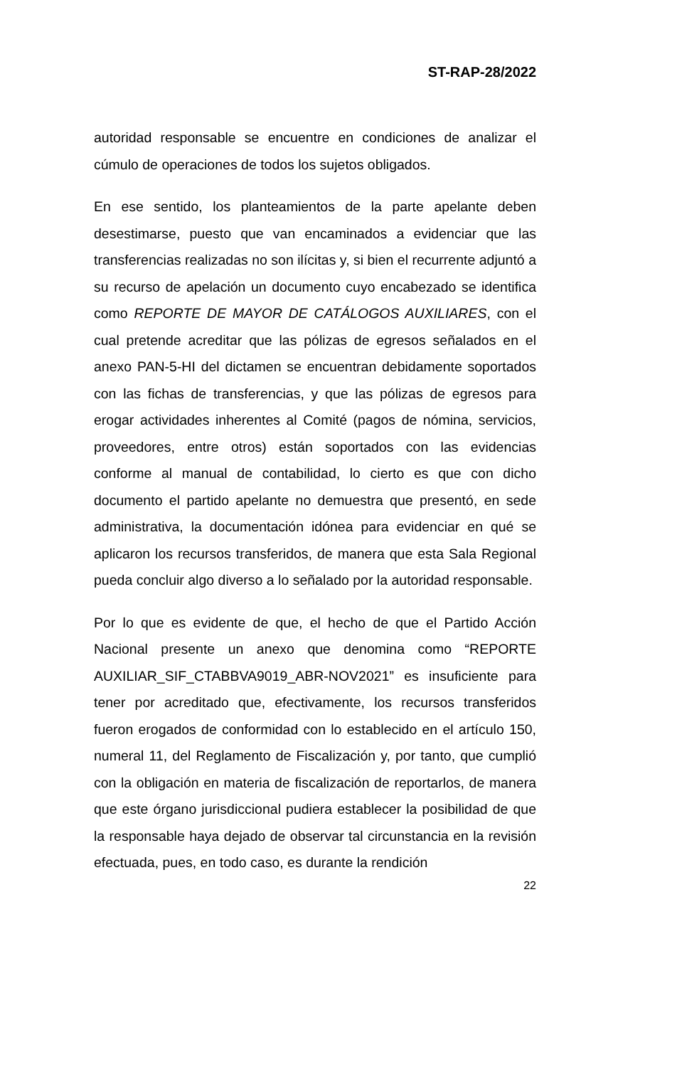ST-RAP-28/2022
autoridad responsable se encuentre en condiciones de analizar el cúmulo de operaciones de todos los sujetos obligados.
En ese sentido, los planteamientos de la parte apelante deben desestimarse, puesto que van encaminados a evidenciar que las transferencias realizadas no son ilícitas y, si bien el recurrente adjuntó a su recurso de apelación un documento cuyo encabezado se identifica como REPORTE DE MAYOR DE CATÁLOGOS AUXILIARES, con el cual pretende acreditar que las pólizas de egresos señalados en el anexo PAN-5-HI del dictamen se encuentran debidamente soportados con las fichas de transferencias, y que las pólizas de egresos para erogar actividades inherentes al Comité (pagos de nómina, servicios, proveedores, entre otros) están soportados con las evidencias conforme al manual de contabilidad, lo cierto es que con dicho documento el partido apelante no demuestra que presentó, en sede administrativa, la documentación idónea para evidenciar en qué se aplicaron los recursos transferidos, de manera que esta Sala Regional pueda concluir algo diverso a lo señalado por la autoridad responsable.
Por lo que es evidente de que, el hecho de que el Partido Acción Nacional presente un anexo que denomina como “REPORTE AUXILIAR_SIF_CTABBVA9019_ABR-NOV2021” es insuficiente para tener por acreditado que, efectivamente, los recursos transferidos fueron erogados de conformidad con lo establecido en el artículo 150, numeral 11, del Reglamento de Fiscalización y, por tanto, que cumplió con la obligación en materia de fiscalización de reportarlos, de manera que este órgano jurisdiccional pudiera establecer la posibilidad de que la responsable haya dejado de observar tal circunstancia en la revisión efectuada, pues, en todo caso, es durante la rendición
22